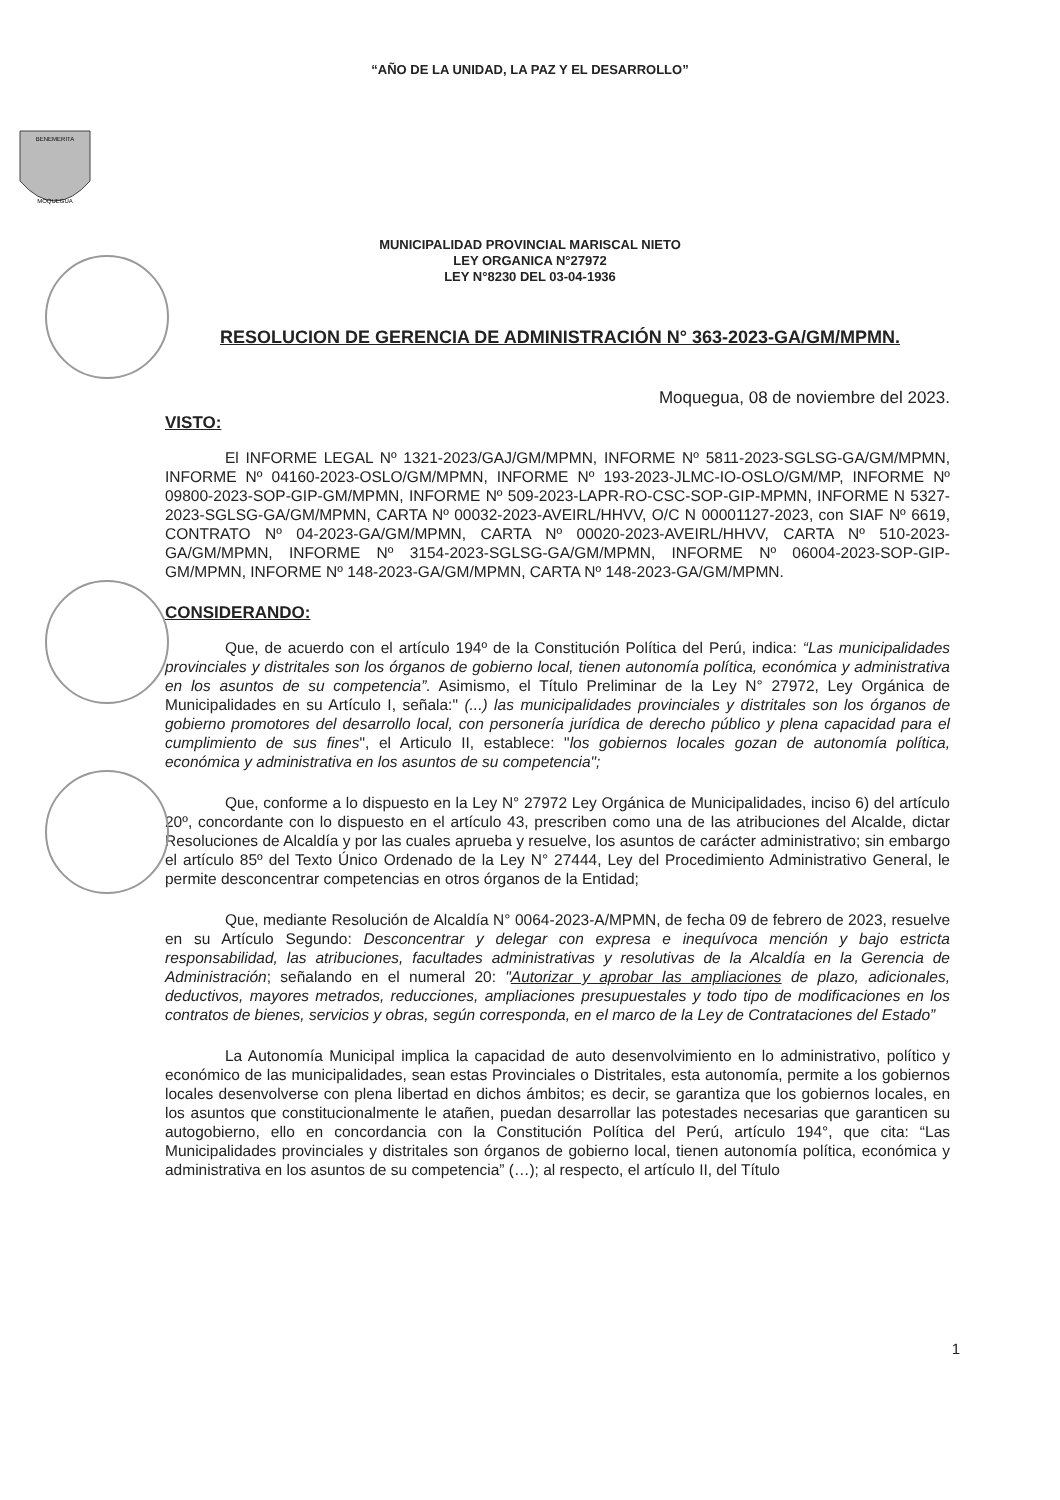“AÑO DE LA UNIDAD, LA PAZ Y EL DESARROLLO”
BENEMERITA
MOQUEGUA
MUNICIPALIDAD PROVINCIAL MARISCAL NIETO
LEY ORGANICA N°27972
LEY N°8230 DEL 03-04-1936
RESOLUCION DE GERENCIA DE ADMINISTRACIÓN N° 363-2023-GA/GM/MPMN.
Moquegua, 08 de noviembre del 2023.
VISTO:
El INFORME LEGAL Nº 1321-2023/GAJ/GM/MPMN, INFORME Nº 5811-2023-SGLSG-GA/GM/MPMN, INFORME Nº 04160-2023-OSLO/GM/MPMN, INFORME Nº 193-2023-JLMC-IO-OSLO/GM/MP, INFORME Nº 09800-2023-SOP-GIP-GM/MPMN, INFORME Nº 509-2023-LAPR-RO-CSC-SOP-GIP-MPMN, INFORME N 5327-2023-SGLSG-GA/GM/MPMN, CARTA Nº 00032-2023-AVEIRL/HHVV, O/C N 00001127-2023, con SIAF Nº 6619, CONTRATO Nº 04-2023-GA/GM/MPMN, CARTA Nº 00020-2023-AVEIRL/HHVV, CARTA Nº 510-2023-GA/GM/MPMN, INFORME Nº 3154-2023-SGLSG-GA/GM/MPMN, INFORME Nº 06004-2023-SOP-GIP-GM/MPMN, INFORME Nº 148-2023-GA/GM/MPMN, CARTA Nº 148-2023-GA/GM/MPMN.
CONSIDERANDO:
Que, de acuerdo con el artículo 194º de la Constitución Política del Perú, indica: “Las municipalidades provinciales y distritales son los órganos de gobierno local, tienen autonomía política, económica y administrativa en los asuntos de su competencia”. Asimismo, el Título Preliminar de la Ley N° 27972, Ley Orgánica de Municipalidades en su Artículo I, señala:" (...) las municipalidades provinciales y distritales son los órganos de gobierno promotores del desarrollo local, con personería jurídica de derecho público y plena capacidad para el cumplimiento de sus fines", el Articulo II, establece: "los gobiernos locales gozan de autonomía política, económica y administrativa en los asuntos de su competencia";
Que, conforme a lo dispuesto en la Ley N° 27972 Ley Orgánica de Municipalidades, inciso 6) del artículo 20º, concordante con lo dispuesto en el artículo 43, prescriben como una de las atribuciones del Alcalde, dictar Resoluciones de Alcaldía y por las cuales aprueba y resuelve, los asuntos de carácter administrativo; sin embargo el artículo 85º del Texto Único Ordenado de la Ley N° 27444, Ley del Procedimiento Administrativo General, le permite desconcentrar competencias en otros órganos de la Entidad;
Que, mediante Resolución de Alcaldía N° 0064-2023-A/MPMN, de fecha 09 de febrero de 2023, resuelve en su Artículo Segundo: Desconcentrar y delegar con expresa e inequívoca mención y bajo estricta responsabilidad, las atribuciones, facultades administrativas y resolutivas de la Alcaldía en la Gerencia de Administración; señalando en el numeral 20: "Autorizar y aprobar las ampliaciones de plazo, adicionales, deductivos, mayores metrados, reducciones, ampliaciones presupuestales y todo tipo de modificaciones en los contratos de bienes, servicios y obras, según corresponda, en el marco de la Ley de Contrataciones del Estado”
La Autonomía Municipal implica la capacidad de auto desenvolvimiento en lo administrativo, político y económico de las municipalidades, sean estas Provinciales o Distritales, esta autonomía, permite a los gobiernos locales desenvolverse con plena libertad en dichos ámbitos; es decir, se garantiza que los gobiernos locales, en los asuntos que constitucionalmente le atañen, puedan desarrollar las potestades necesarias que garanticen su autogobierno, ello en concordancia con la Constitución Política del Perú, artículo 194°, que cita: “Las Municipalidades provinciales y distritales son órganos de gobierno local, tienen autonomía política, económica y administrativa en los asuntos de su competencia” (…); al respecto, el artículo II, del Título
1